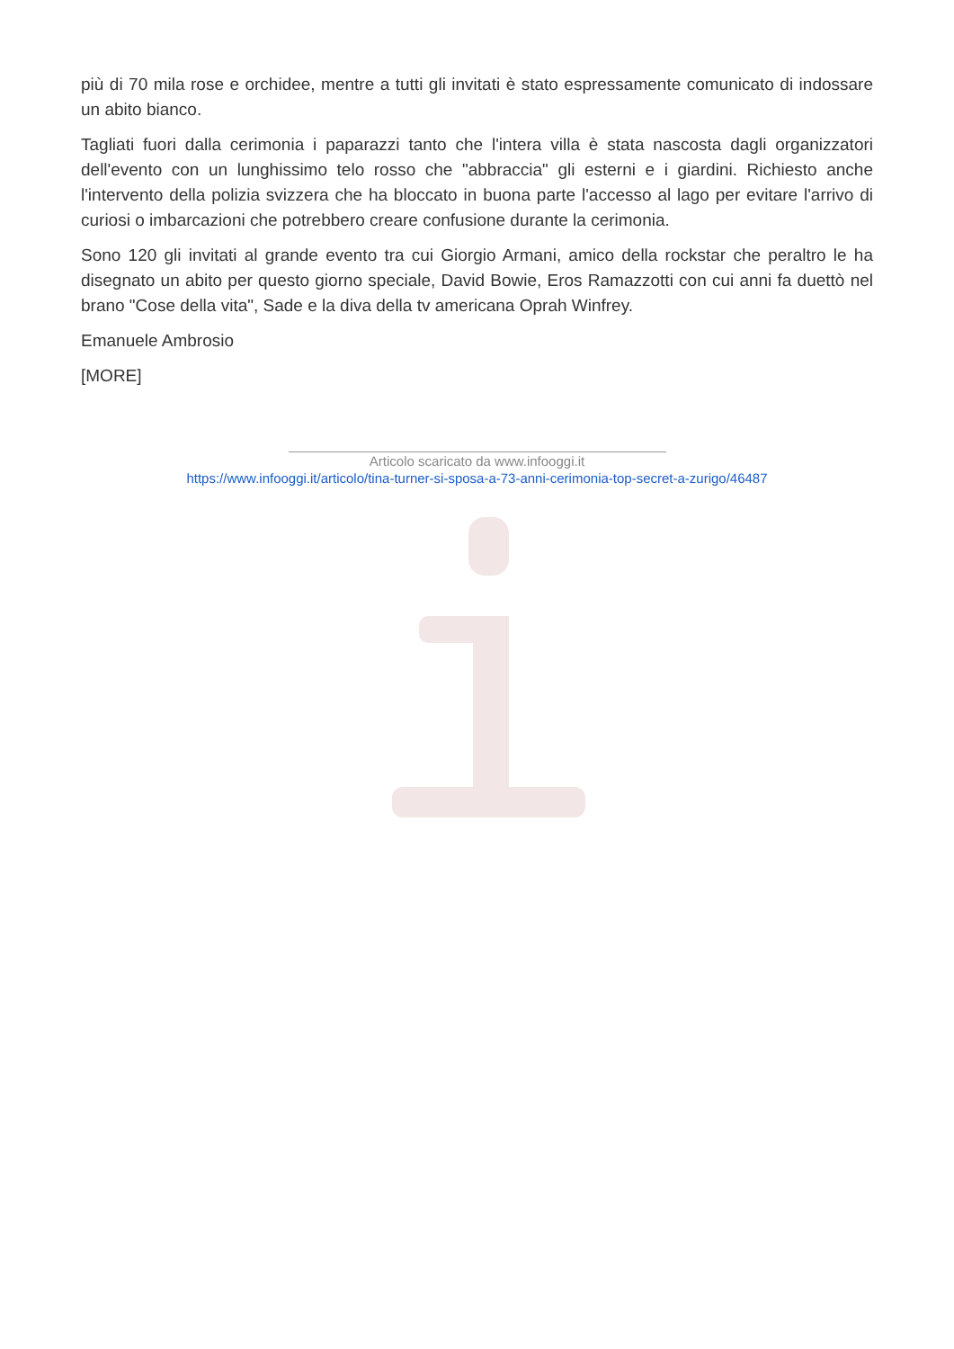più di 70 mila rose e orchidee, mentre a tutti gli invitati è stato espressamente comunicato di indossare un abito bianco.
Tagliati fuori dalla cerimonia i paparazzi tanto che l'intera villa è stata nascosta dagli organizzatori dell'evento con un lunghissimo telo rosso che "abbraccia" gli esterni e i giardini. Richiesto anche l'intervento della polizia svizzera che ha bloccato in buona parte l'accesso al lago per evitare l'arrivo di curiosi o imbarcazioni che potrebbero creare confusione durante la cerimonia.
Sono 120 gli invitati al grande evento tra cui Giorgio Armani, amico della rockstar che peraltro le ha disegnato un abito per questo giorno speciale, David Bowie, Eros Ramazzotti con cui anni fa duettò nel brano "Cose della vita", Sade e la diva della tv americana Oprah Winfrey.
Emanuele Ambrosio
[MORE]
Articolo scaricato da www.infooggi.it
https://www.infooggi.it/articolo/tina-turner-si-sposa-a-73-anni-cerimonia-top-secret-a-zurigo/46487